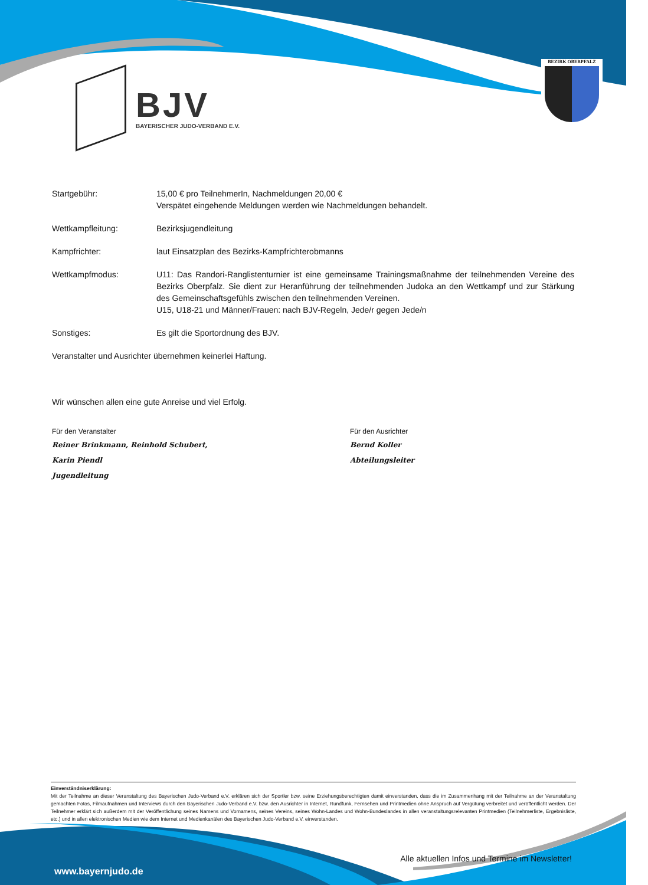BJV
BAYERISCHER JUDO-VERBAND E.V.
BEZIRK OBERPFALZ
Startgebühr: 15,00 € pro TeilnehmerIn, Nachmeldungen 20,00 €
Verspätet eingehende Meldungen werden wie Nachmeldungen behandelt.
Wettkampfleitung: Bezirksjugendleitung
Kampfrichter: laut Einsatzplan des Bezirks-Kampfrichterobmanns
Wettkampfmodus: U11: Das Randori-Ranglistenturnier ist eine gemeinsame Trainingsmaßnahme der teilnehmenden Vereine des Bezirks Oberpfalz. Sie dient zur Heranführung der teilnehmenden Judoka an den Wettkampf und zur Stärkung des Gemeinschaftsgefühls zwischen den teilnehmenden Vereinen.
U15, U18-21 und Männer/Frauen: nach BJV-Regeln, Jede/r gegen Jede/n
Sonstiges: Es gilt die Sportordnung des BJV.
Veranstalter und Ausrichter übernehmen keinerlei Haftung.
Wir wünschen allen eine gute Anreise und viel Erfolg.
Für den Veranstalter
Reiner Brinkmann, Reinhold Schubert,
Karin Piendl
Jugendleitung
Für den Ausrichter
Bernd Koller
Abteilungsleiter
Einverständniserklärung:
Mit der Teilnahme an dieser Veranstaltung des Bayerischen Judo-Verband e.V. erklären sich der Sportler bzw. seine Erziehungsberechtigten damit einverstanden, dass die im Zusammenhang mit der Teilnahme an der Veranstaltung gemachten Fotos, Filmaufnahmen und Interviews durch den Bayerischen Judo-Verband e.V. bzw. den Ausrichter in Internet, Rundfunk, Fernsehen und Printmedien ohne Anspruch auf Vergütung verbreitet und veröffentlicht werden. Der Teilnehmer erklärt sich außerdem mit der Veröffentlichung seines Namens und Vornamens, seines Vereins, seines Wohn-Landes und Wohn-Bundeslandes in allen veranstaltungsrelevanten Printmedien (Teilnehmerliste, Ergebnisliste, etc.) und in allen elektronischen Medien wie dem Internet und Medienkanälen des Bayerischen Judo-Verband e.V. einverstanden.
Alle aktuellen Infos und Termine im Newsletter!
www.bayernjudo.de